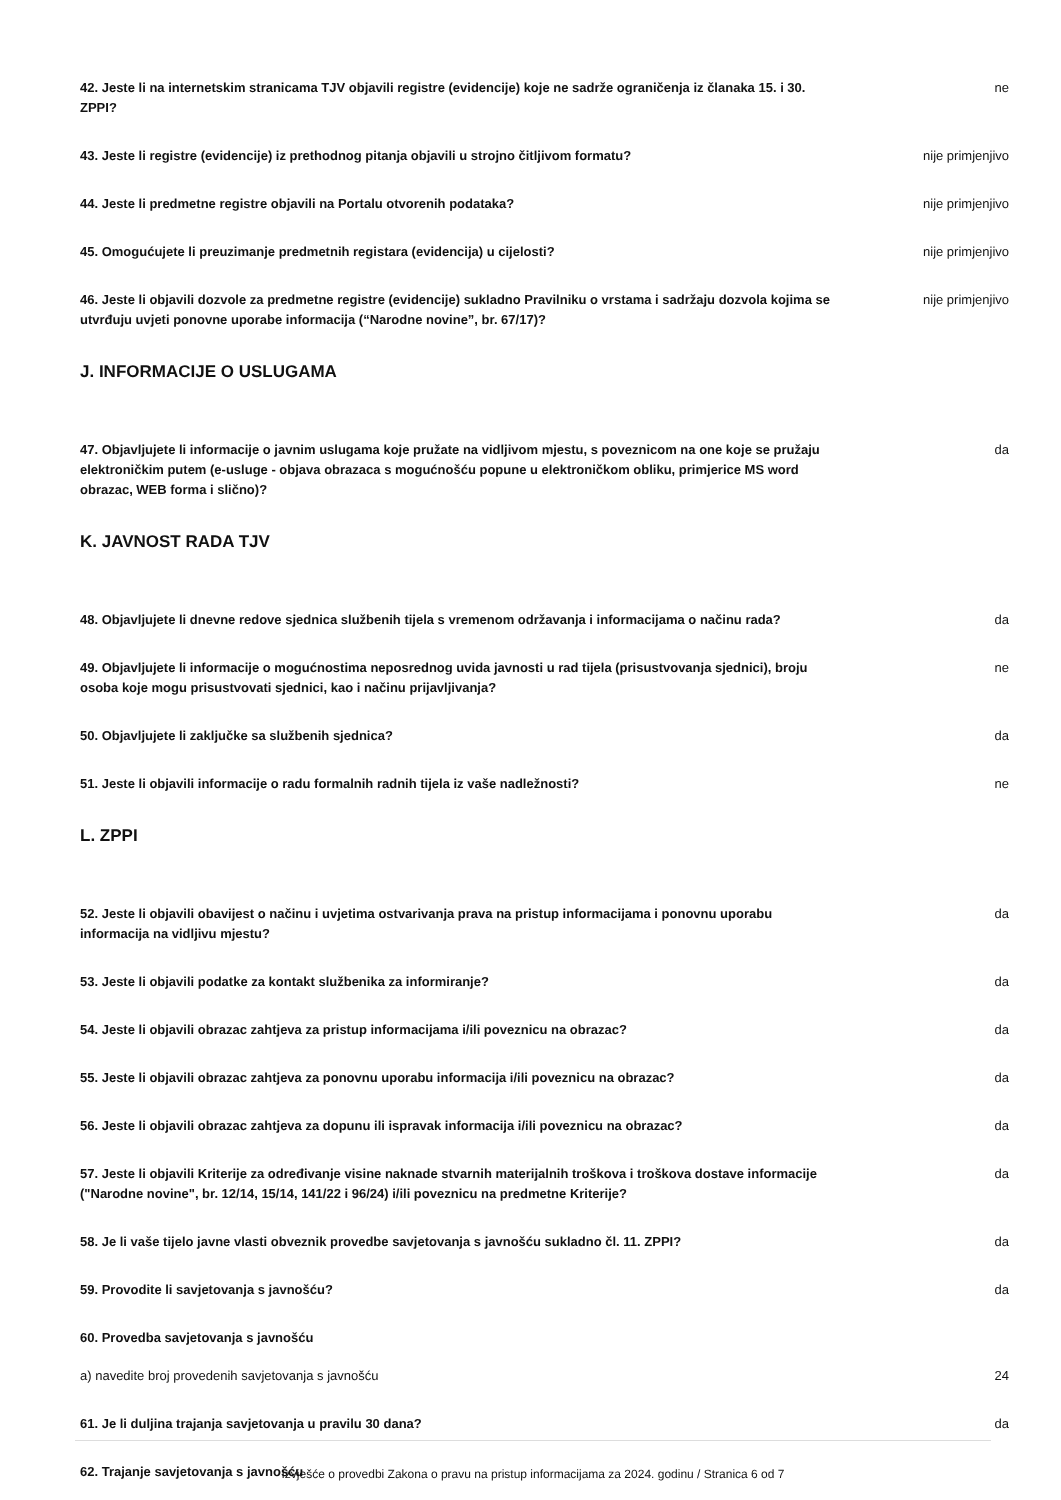42. Jeste li na internetskim stranicama TJV objavili registre (evidencije) koje ne sadrže ograničenja iz članaka 15. i 30. ZPPI?
ne
43. Jeste li registre (evidencije) iz prethodnog pitanja objavili u strojno čitljivom formatu? nije primjenjivo
44. Jeste li predmetne registre objavili na Portalu otvorenih podataka? nije primjenjivo
45. Omogućujete li preuzimanje predmetnih registara (evidencija) u cijelosti? nije primjenjivo
46. Jeste li objavili dozvole za predmetne registre (evidencije) sukladno Pravilniku o vrstama i sadržaju dozvola kojima se utvrđuju uvjeti ponovne uporabe informacija (“Narodne novine”, br. 67/17)?
nije primjenjivo
J. INFORMACIJE O USLUGAMA
47. Objavljujete li informacije o javnim uslugama koje pružate na vidljivom mjestu, s poveznicom na one koje se pružaju elektroničkim putem (e-usluge - objava obrazaca s mogućnošću popune u elektroničkom obliku, primjerice MS word obrazac, WEB forma i slično)?
da
K. JAVNOST RADA TJV
48. Objavljujete li dnevne redove sjednica službenih tijela s vremenom održavanja i informacijama o načinu rada?
da
49. Objavljujete li informacije o mogućnostima neposrednog uvida javnosti u rad tijela (prisustvovanja sjednici), broju osoba koje mogu prisustvovati sjednici, kao i načinu prijavljivanja?
ne
50. Objavljujete li zaključke sa službenih sjednica? da
51. Jeste li objavili informacije o radu formalnih radnih tijela iz vaše nadležnosti? ne
L. ZPPI
52. Jeste li objavili obavijest o načinu i uvjetima ostvarivanja prava na pristup informacijama i ponovnu uporabu informacija na vidljivu mjestu?
da
53. Jeste li objavili podatke za kontakt službenika za informiranje? da
54. Jeste li objavili obrazac zahtjeva za pristup informacijama i/ili poveznicu na obrazac? da
55. Jeste li objavili obrazac zahtjeva za ponovnu uporabu informacija i/ili poveznicu na obrazac?
da
56. Jeste li objavili obrazac zahtjeva za dopunu ili ispravak informacija i/ili poveznicu na obrazac?
da
57. Jeste li objavili Kriterije za određivanje visine naknade stvarnih materijalnih troškova i troškova dostave informacije ("Narodne novine", br. 12/14, 15/14, 141/22 i 96/24) i/ili poveznicu na predmetne Kriterije?
da
58. Je li vaše tijelo javne vlasti obveznik provedbe savjetovanja s javnošću sukladno čl. 11. ZPPI?
da
59. Provodite li savjetovanja s javnošću? da
60. Provedba savjetovanja s javnošću
a) navedite broj provedenih savjetovanja s javnošću 24
61. Je li duljina trajanja savjetovanja u pravilu 30 dana? da
62. Trajanje savjetovanja s javnošću
Izvješće o provedbi Zakona o pravu na pristup informacijama za 2024. godinu / Stranica 6 od 7